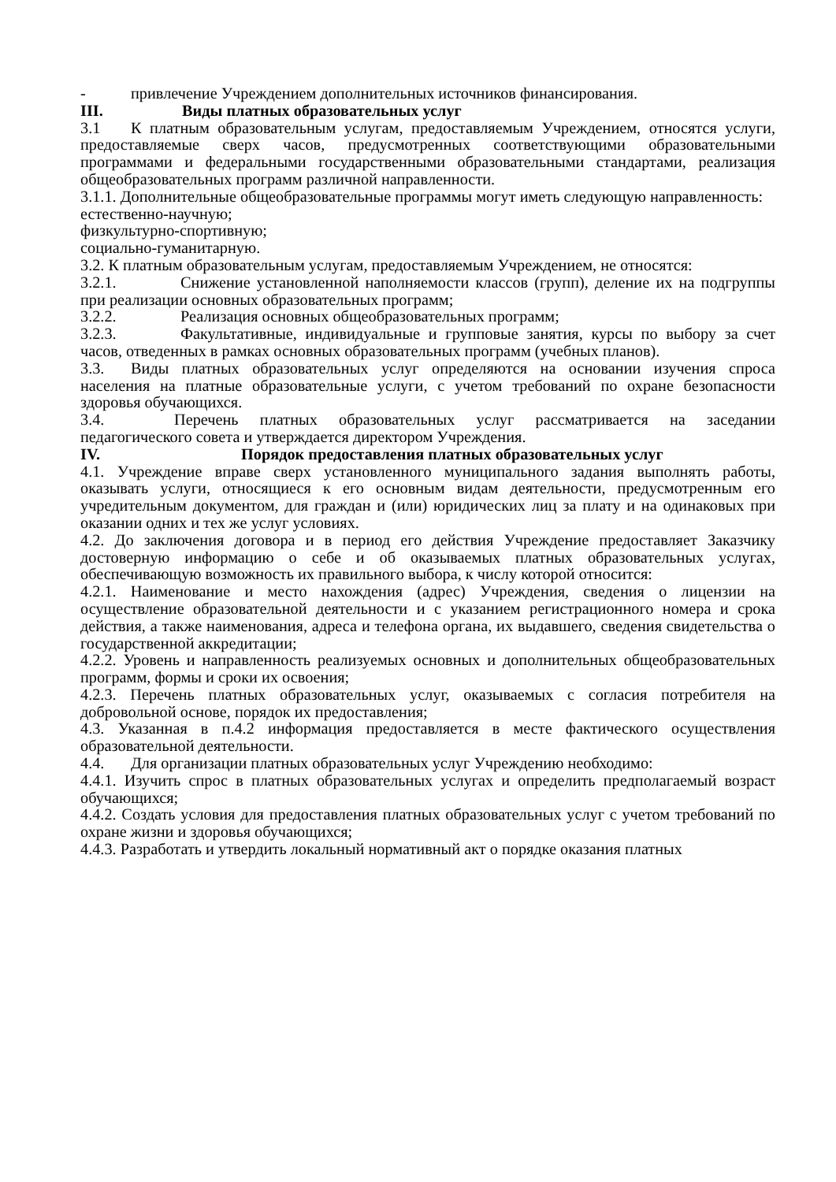- привлечение Учреждением дополнительных источников финансирования.
III. Виды платных образовательных услуг
3.1 К платным образовательным услугам, предоставляемым Учреждением, относятся услуги, предоставляемые сверх часов, предусмотренных соответствующими образовательными программами и федеральными государственными образовательными стандартами, реализация общеобразовательных программ различной направленности.
3.1.1. Дополнительные общеобразовательные программы могут иметь следующую направленность:
естественно-научную;
физкультурно-спортивную;
социально-гуманитарную.
3.2. К платным образовательным услугам, предоставляемым Учреждением, не относятся:
3.2.1. Снижение установленной наполняемости классов (групп), деление их на подгруппы при реализации основных образовательных программ;
3.2.2. Реализация основных общеобразовательных программ;
3.2.3. Факультативные, индивидуальные и групповые занятия, курсы по выбору за счет часов, отведенных в рамках основных образовательных программ (учебных планов).
3.3. Виды платных образовательных услуг определяются на основании изучения спроса населения на платные образовательные услуги, с учетом требований по охране безопасности здоровья обучающихся.
3.4. Перечень платных образовательных услуг рассматривается на заседании педагогического совета и утверждается директором Учреждения.
IV. Порядок предоставления платных образовательных услуг
4.1. Учреждение вправе сверх установленного муниципального задания выполнять работы, оказывать услуги, относящиеся к его основным видам деятельности, предусмотренным его учредительным документом, для граждан и (или) юридических лиц за плату и на одинаковых при оказании одних и тех же услуг условиях.
4.2. До заключения договора и в период его действия Учреждение предоставляет Заказчику достоверную информацию о себе и об оказываемых платных образовательных услугах, обеспечивающую возможность их правильного выбора, к числу которой относится:
4.2.1. Наименование и место нахождения (адрес) Учреждения, сведения о лицензии на осуществление образовательной деятельности и с указанием регистрационного номера и срока действия, а также наименования, адреса и телефона органа, их выдавшего, сведения свидетельства о государственной аккредитации;
4.2.2. Уровень и направленность реализуемых основных и дополнительных общеобразовательных программ, формы и сроки их освоения;
4.2.3. Перечень платных образовательных услуг, оказываемых с согласия потребителя на добровольной основе, порядок их предоставления;
4.3. Указанная в п.4.2 информация предоставляется в месте фактического осуществления образовательной деятельности.
4.4. Для организации платных образовательных услуг Учреждению необходимо:
4.4.1. Изучить спрос в платных образовательных услугах и определить предполагаемый возраст обучающихся;
4.4.2. Создать условия для предоставления платных образовательных услуг с учетом требований по охране жизни и здоровья обучающихся;
4.4.3. Разработать и утвердить локальный нормативный акт о порядке оказания платных